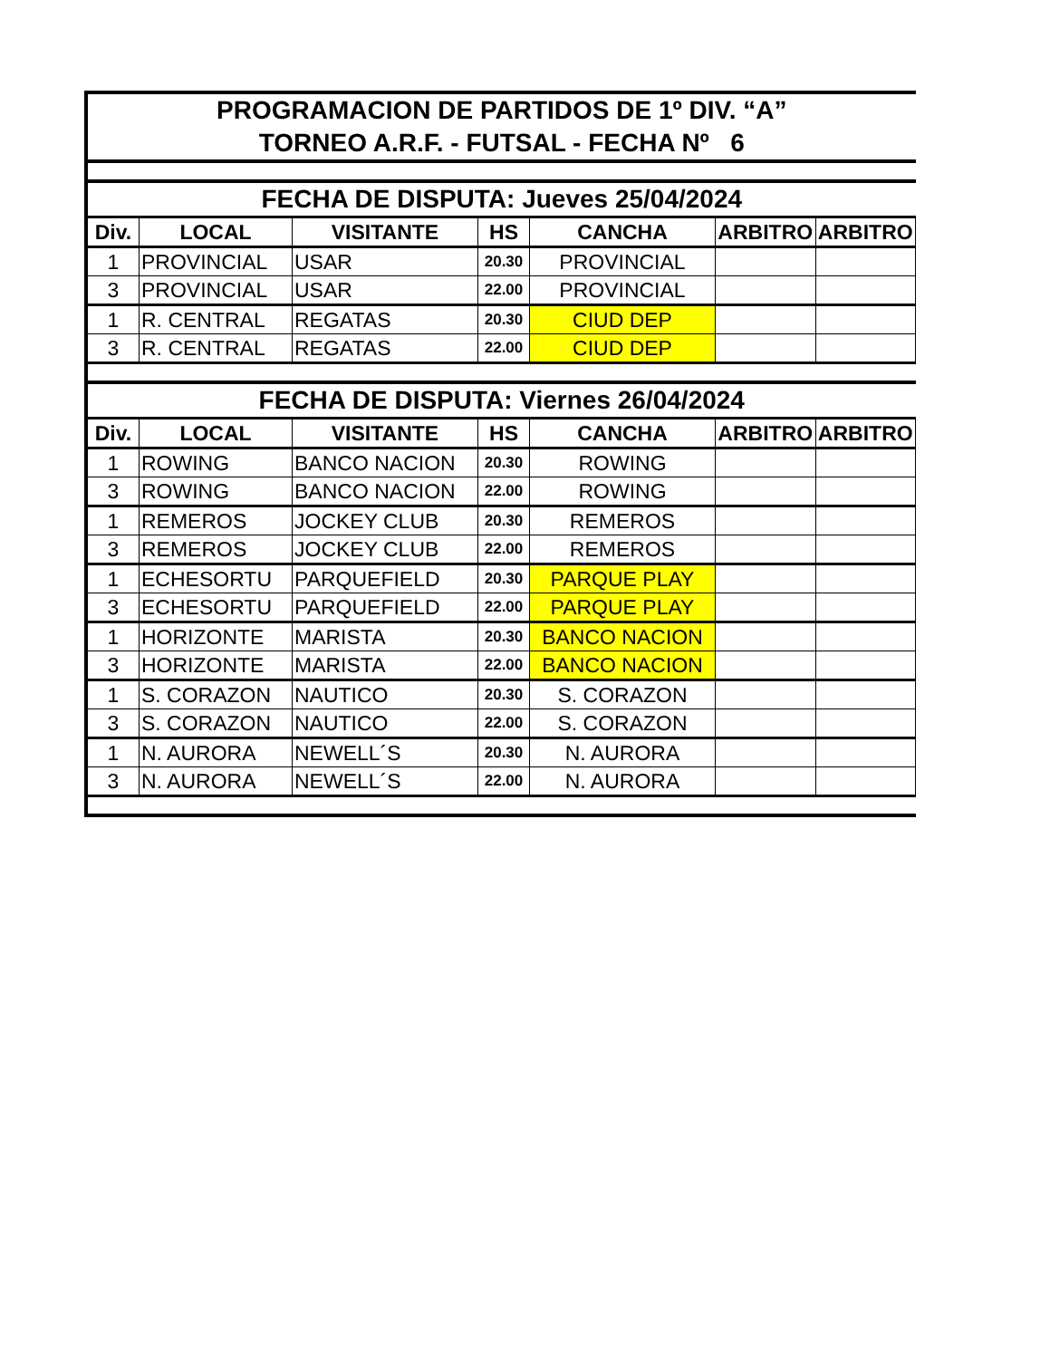| PROGRAMACION DE PARTIDOS DE 1º DIV. “A” | | | | | | |
| TORNEO A.R.F. - FUTSAL - FECHA Nº 6 | | | | | | |
| FECHA DE DISPUTA: Jueves 25/04/2024 | | | | | | |
| Div. | LOCAL | VISITANTE | HS | CANCHA | ARBITRO | ARBITRO |
| 1 | PROVINCIAL | USAR | 20.30 | PROVINCIAL | | |
| 3 | PROVINCIAL | USAR | 22.00 | PROVINCIAL | | |
| 1 | R. CENTRAL | REGATAS | 20.30 | CIUD DEP | | |
| 3 | R. CENTRAL | REGATAS | 22.00 | CIUD DEP | | |
| FECHA DE DISPUTA: Viernes 26/04/2024 | | | | | | |
| Div. | LOCAL | VISITANTE | HS | CANCHA | ARBITRO | ARBITRO |
| 1 | ROWING | BANCO NACION | 20.30 | ROWING | | |
| 3 | ROWING | BANCO NACION | 22.00 | ROWING | | |
| 1 | REMEROS | JOCKEY CLUB | 20.30 | REMEROS | | |
| 3 | REMEROS | JOCKEY CLUB | 22.00 | REMEROS | | |
| 1 | ECHESORTU | PARQUEFIELD | 20.30 | PARQUE PLAY | | |
| 3 | ECHESORTU | PARQUEFIELD | 22.00 | PARQUE PLAY | | |
| 1 | HORIZONTE | MARISTA | 20.30 | BANCO NACION | | |
| 3 | HORIZONTE | MARISTA | 22.00 | BANCO NACION | | |
| 1 | S. CORAZON | NAUTICO | 20.30 | S. CORAZON | | |
| 3 | S. CORAZON | NAUTICO | 22.00 | S. CORAZON | | |
| 1 | N. AURORA | NEWELL´S | 20.30 | N. AURORA | | |
| 3 | N. AURORA | NEWELL´S | 22.00 | N. AURORA | | |